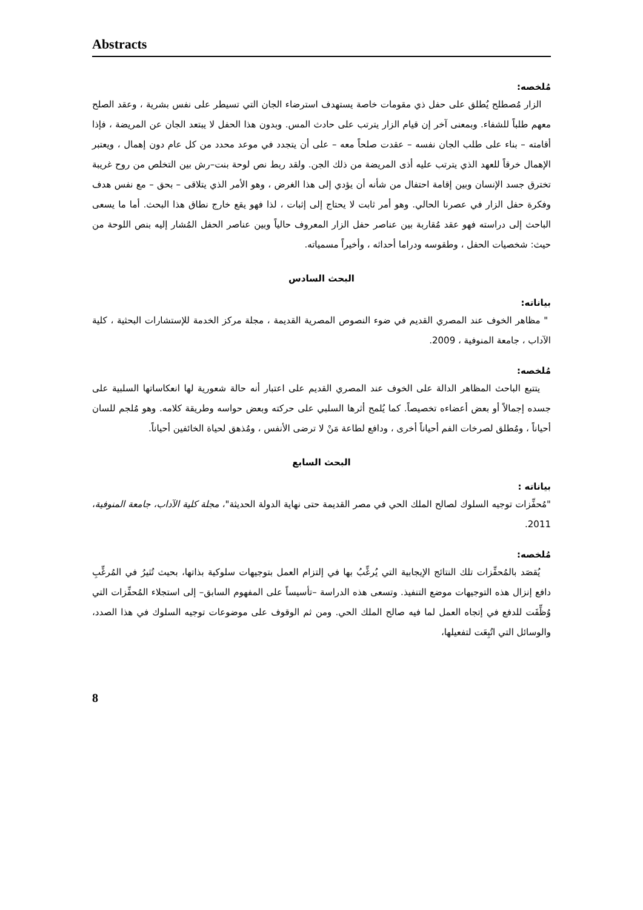Abstracts
مُلخصه:
الزار مُصطلح يُطلق على حفل ذي مقومات خاصة يستهدف استرضاء الجان التي تسيطر على نفس بشرية ، وعقد الصلح معهم طلباً للشفاء. وبمعنى آخر إن قيام الزار يترتب على حادث المس. وبدون هذا الحفل لا يبتعد الجان عن المريضة ، فإذا أقامته – بناء على طلب الجان نفسه – عقدت صلحاً معه – على أن يتجدد في موعد محدد من كل عام دون إهمال ، ويعتبر الإهمال خرقاً للعهد الذي يترتب عليه أذى المريضة من ذلك الجن. ولقد ربط نص لوحة بنت–رش بين التخلص من روح غريبة تخترق جسد الإنسان وبين إقامة احتفال من شأنه أن يؤدي إلى هذا الغرض ، وهو الأمر الذي يتلاقى – بحق – مع نفس هدف وفكرة حفل الزار في عصرنا الحالي. وهو أمر ثابت لا يحتاج إلى إثبات ، لذا فهو يقع خارج نطاق هذا البحث. أما ما يسعى الباحث إلى دراسته فهو عقد مُقاربة بين عناصر حفل الزار المعروف حالياً وبين عناصر الحفل المُشار إليه بنص اللوحة من حيث: شخصيات الحفل ، وطقوسه ودراما أحداثه ، وأخيراً مسمياته.
البحث السادس
بياناته:
" مظاهر الخوف عند المصري القديم في ضوء النصوص المصرية القديمة ، مجلة مركز الخدمة للإستشارات البحثية ، كلية الآداب ، جامعة المنوفية ، 2009.
مُلخصه:
يتتبع الباحث المظاهر الدالة على الخوف عند المصري القديم على اعتبار أنه حالة شعورية لها انعكاساتها السلبية على جسده إجمالاً أو بعض أعضاءه تخصيصاً. كما يُلمح أثرها السلبي على حركته وبعض حواسه وطريقة كلامه. وهو مُلجم للسان أحياناً ، ومُطلق لصرخات الفم أحياناً أخرى ، ودافع لطاعة مَنْ لا ترضى الأنفس ، ومُذهق لحياة الخائفين أحياناً.
البحث السابع
بياناته :
"مُحفِّزات توجيه السلوك لصالح الملك الحي في مصر القديمة حتى نهاية الدولة الحديثة"، مجلة كلية الآداب، جامعة المنوفية، 2011.
مُلخصه:
يُقصَد بالمُحفِّزات تلك النتائج الإيجابية التي يُرغِّبُ بها في إلتزام العمل بتوجيهات سلوكية بذاتها، بحيث تُثيرُ في المُرغِّبِ دافع إنزال هذه التوجيهات موضع التنفيذ. وتسعى هذه الدراسة –تأسيساً على المفهوم السابق– إلى استجلاء المُحفِّزات التي وُظِّفَت للدفع في إتجاه العمل لما فيه صالح الملك الحي. ومن ثم الوقوف على موضوعات توجيه السلوك في هذا الصدد، والوسائل التي اتُبِعَت لتفعيلها،
8